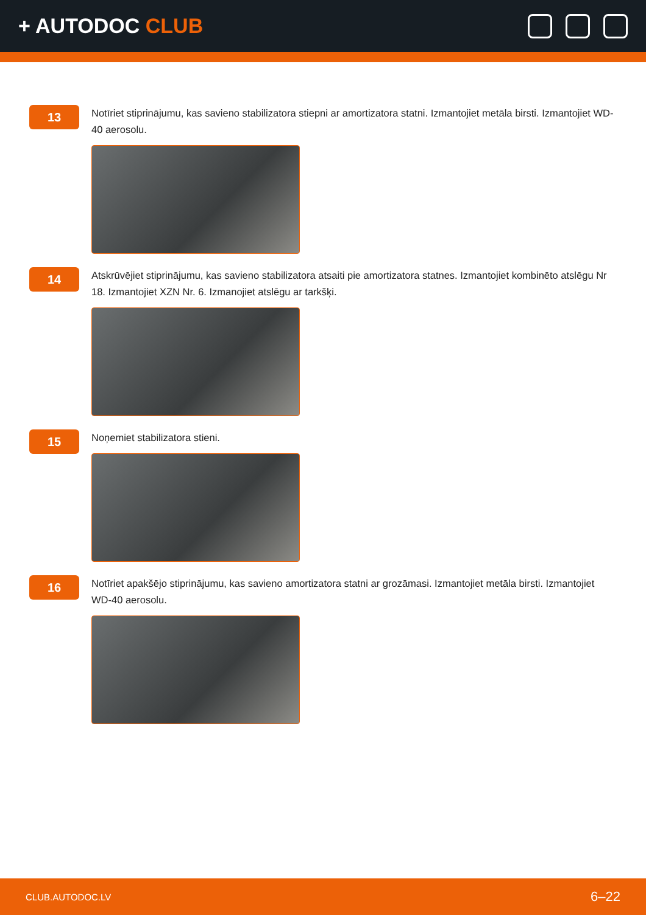+ AUTODOC CLUB
13
Notīriet stiprinājumu, kas savieno stabilizatora stiepni ar amortizatora statni. Izmantojiet metāla birsti. Izmantojiet WD-40 aerosolu.
14
Atskrūvējiet stiprinājumu, kas savieno stabilizatora atsaiti pie amortizatora statnes. Izmantojiet kombinēto atslēgu Nr 18. Izmantojiet XZN Nr. 6. Izmanojiet atslēgu ar tarkšķi.
15
Noņemiet stabilizatora stieni.
16
Notīriet apakšējo stiprinājumu, kas savieno amortizatora statni ar grozāmasi. Izmantojiet metāla birsti. Izmantojiet WD-40 aerosolu.
CLUB.AUTODOC.LV 6–22